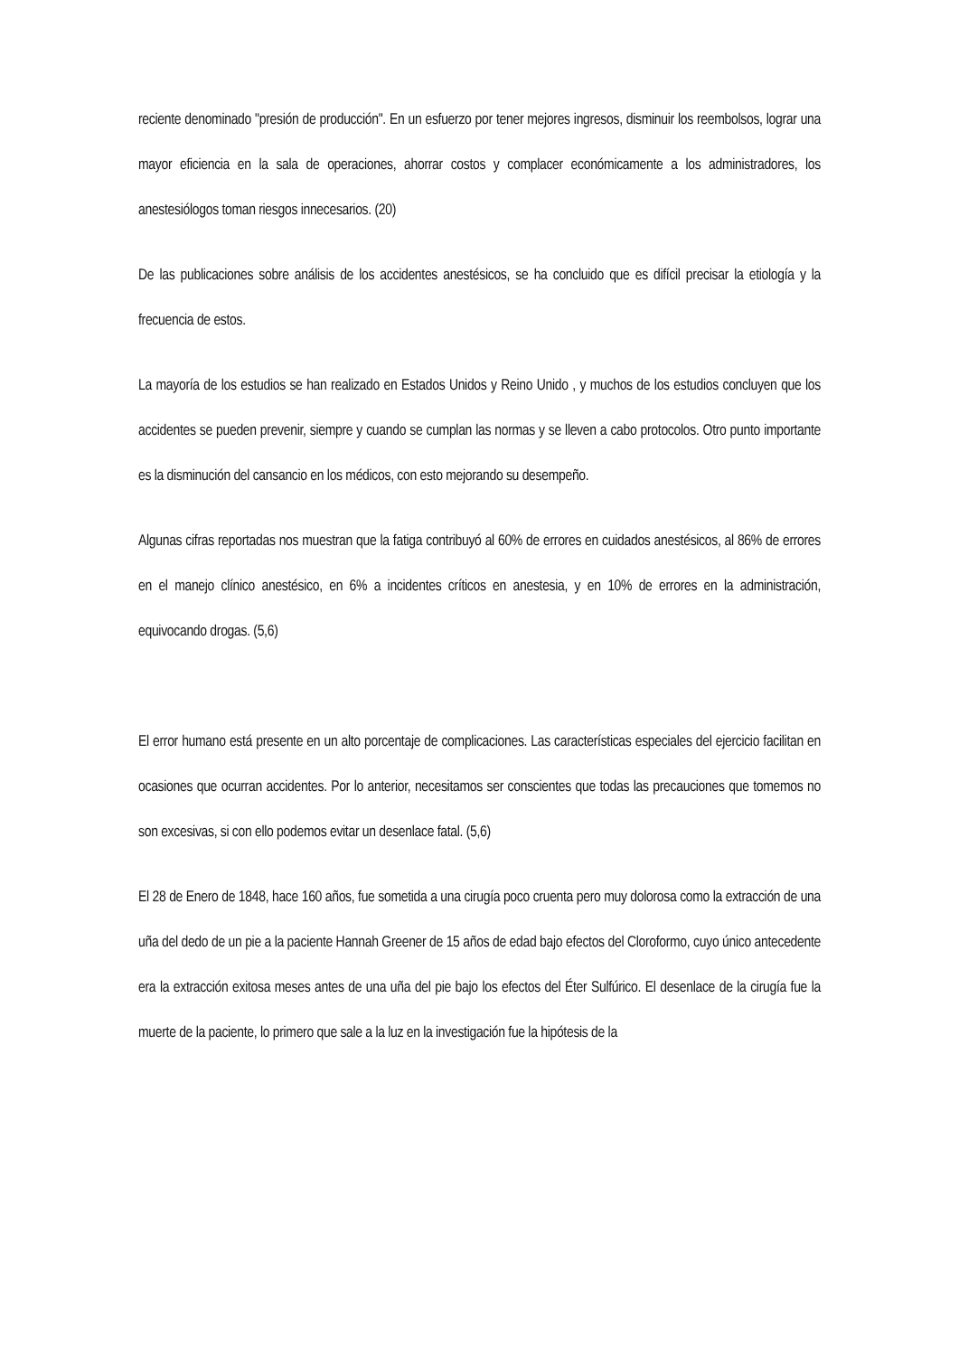reciente denominado "presión de producción". En un esfuerzo por tener mejores ingresos, disminuir los reembolsos, lograr una mayor eficiencia en la sala de operaciones, ahorrar costos y complacer económicamente a los administradores, los anestesiólogos toman riesgos innecesarios. (20)
De las publicaciones sobre análisis de los accidentes anestésicos, se ha concluido que es difícil precisar la etiología y la frecuencia de estos.
La mayoría de los estudios se han realizado en Estados Unidos y Reino Unido , y muchos de los estudios concluyen que los accidentes se pueden prevenir, siempre y cuando se cumplan las normas y se lleven a cabo protocolos. Otro punto importante es la disminución del cansancio en los médicos, con esto mejorando su desempeño.
Algunas cifras reportadas nos muestran que la fatiga contribuyó al 60% de errores en cuidados anestésicos, al 86% de errores en el manejo clínico anestésico, en 6% a incidentes críticos en anestesia, y en 10% de errores en la administración, equivocando drogas. (5,6)
El error humano está presente en un alto porcentaje de complicaciones. Las características especiales del ejercicio facilitan en ocasiones que ocurran accidentes. Por lo anterior, necesitamos ser conscientes que todas las precauciones que tomemos no son excesivas, si con ello podemos evitar un desenlace fatal. (5,6)
El 28 de Enero de 1848, hace 160 años, fue sometida a una cirugía poco cruenta pero muy dolorosa como la extracción de una uña del dedo de un pie a la paciente Hannah Greener de 15 años de edad bajo efectos del Cloroformo, cuyo único antecedente era la extracción exitosa meses antes de una uña del pie bajo los efectos del Éter Sulfúrico. El desenlace de la cirugía fue la muerte de la paciente, lo primero que sale a la luz en la investigación fue la hipótesis de la